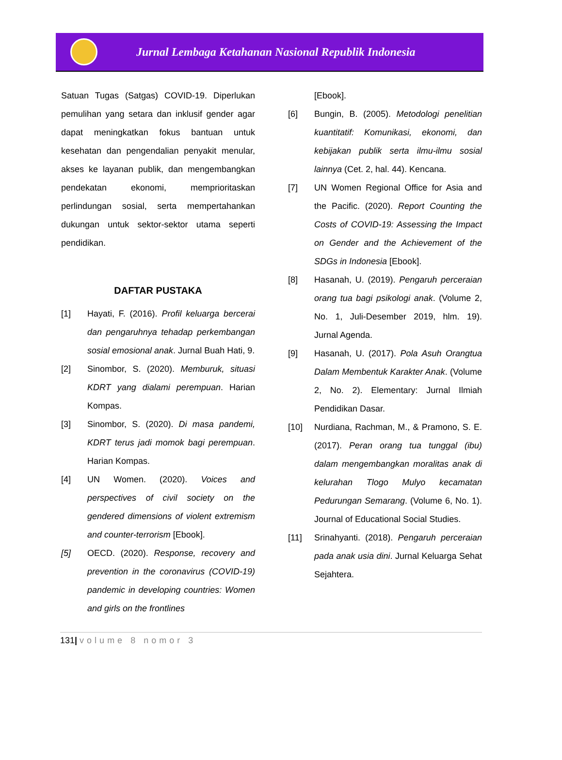Jurnal Lembaga Ketahanan Nasional Republik Indonesia
Satuan Tugas (Satgas) COVID-19. Diperlukan pemulihan yang setara dan inklusif gender agar dapat meningkatkan fokus bantuan untuk kesehatan dan pengendalian penyakit menular, akses ke layanan publik, dan mengembangkan pendekatan ekonomi, memprioritaskan perlindungan sosial, serta mempertahankan dukungan untuk sektor-sektor utama seperti pendidikan.
DAFTAR PUSTAKA
[1] Hayati, F. (2016). Profil keluarga bercerai dan pengaruhnya tehadap perkembangan sosial emosional anak. Jurnal Buah Hati, 9.
[2] Sinombor, S. (2020). Memburuk, situasi KDRT yang dialami perempuan. Harian Kompas.
[3] Sinombor, S. (2020). Di masa pandemi, KDRT terus jadi momok bagi perempuan. Harian Kompas.
[4] UN Women. (2020). Voices and perspectives of civil society on the gendered dimensions of violent extremism and counter-terrorism [Ebook].
[5] OECD. (2020). Response, recovery and prevention in the coronavirus (COVID-19) pandemic in developing countries: Women and girls on the frontlines
[Ebook].
[6] Bungin, B. (2005). Metodologi penelitian kuantitatif: Komunikasi, ekonomi, dan kebijakan publik serta ilmu-ilmu sosial lainnya (Cet. 2, hal. 44). Kencana.
[7] UN Women Regional Office for Asia and the Pacific. (2020). Report Counting the Costs of COVID-19: Assessing the Impact on Gender and the Achievement of the SDGs in Indonesia [Ebook].
[8] Hasanah, U. (2019). Pengaruh perceraian orang tua bagi psikologi anak. (Volume 2, No. 1, Juli-Desember 2019, hlm. 19). Jurnal Agenda.
[9] Hasanah, U. (2017). Pola Asuh Orangtua Dalam Membentuk Karakter Anak. (Volume 2, No. 2). Elementary: Jurnal Ilmiah Pendidikan Dasar.
[10] Nurdiana, Rachman, M., & Pramono, S. E. (2017). Peran orang tua tunggal (ibu) dalam mengembangkan moralitas anak di kelurahan Tlogo Mulyo kecamatan Pedurungan Semarang. (Volume 6, No. 1). Journal of Educational Social Studies.
[11] Srinahyanti. (2018). Pengaruh perceraian pada anak usia dini. Jurnal Keluarga Sehat Sejahtera.
131| volume 8 nomor 3